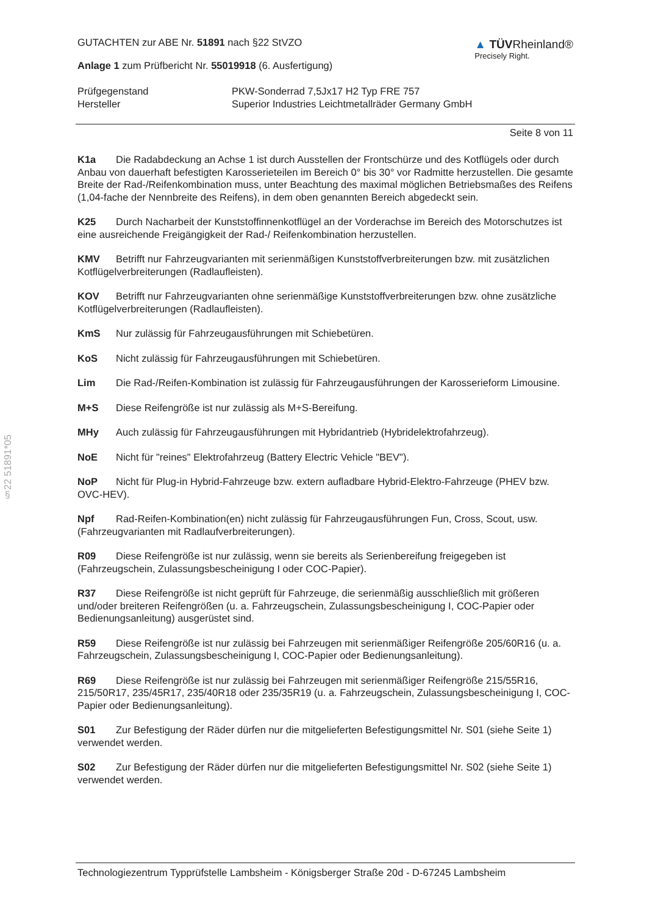§22 51891*05
GUTACHTEN zur ABE Nr. 51891 nach §22 StVZO
Anlage 1 zum Prüfbericht Nr. 55019918 (6. Ausfertigung)
▲ TÜVRheinland®
Precisely Right.
Prüfgegenstand
Hersteller
PKW-Sonderrad 7,5Jx17 H2 Typ FRE 757
Superior Industries Leichtmetallräder Germany GmbH
Seite 8 von 11
K1a Die Radabdeckung an Achse 1 ist durch Ausstellen der Frontschürze und des Kotflügels oder durch Anbau von dauerhaft befestigten Karosserieteilen im Bereich 0° bis 30° vor Radmitte herzustellen. Die gesamte Breite der Rad-/Reifenkombination muss, unter Beachtung des maximal möglichen Betriebsmaßes des Reifens (1,04-fache der Nennbreite des Reifens), in dem oben genannten Bereich abgedeckt sein.
K25 Durch Nacharbeit der Kunststoffinnenkotflügel an der Vorderachse im Bereich des Motorschutzes ist eine ausreichende Freigängigkeit der Rad-/ Reifenkombination herzustellen.
KMV Betrifft nur Fahrzeugvarianten mit serienmäßigen Kunststoffverbreiterungen bzw. mit zusätzlichen Kotflügelverbreiterungen (Radlaufleisten).
KOV Betrifft nur Fahrzeugvarianten ohne serienmäßige Kunststoffverbreiterungen bzw. ohne zusätzliche Kotflügelverbreiterungen (Radlaufleisten).
KmS Nur zulässig für Fahrzeugausführungen mit Schiebetüren.
KoS Nicht zulässig für Fahrzeugausführungen mit Schiebetüren.
Lim Die Rad-/Reifen-Kombination ist zulässig für Fahrzeugausführungen der Karosserieform Limousine.
M+S Diese Reifengröße ist nur zulässig als M+S-Bereifung.
MHy Auch zulässig für Fahrzeugausführungen mit Hybridantrieb (Hybridelektrofahrzeug).
NoE Nicht für "reines" Elektrofahrzeug (Battery Electric Vehicle "BEV").
NoP Nicht für Plug-in Hybrid-Fahrzeuge bzw. extern aufladbare Hybrid-Elektro-Fahrzeuge (PHEV bzw. OVC-HEV).
Npf Rad-Reifen-Kombination(en) nicht zulässig für Fahrzeugausführungen Fun, Cross, Scout, usw. (Fahrzeugvarianten mit Radlaufverbreiterungen).
R09 Diese Reifengröße ist nur zulässig, wenn sie bereits als Serienbereifung freigegeben ist (Fahrzeugschein, Zulassungsbescheinigung I oder COC-Papier).
R37 Diese Reifengröße ist nicht geprüft für Fahrzeuge, die serienmäßig ausschließlich mit größeren und/oder breiteren Reifengrößen (u. a. Fahrzeugschein, Zulassungsbescheinigung I, COC-Papier oder Bedienungsanleitung) ausgerüstet sind.
R59 Diese Reifengröße ist nur zulässig bei Fahrzeugen mit serienmäßiger Reifengröße 205/60R16 (u. a. Fahrzeugschein, Zulassungsbescheinigung I, COC-Papier oder Bedienungsanleitung).
R69 Diese Reifengröße ist nur zulässig bei Fahrzeugen mit serienmäßiger Reifengröße 215/55R16, 215/50R17, 235/45R17, 235/40R18 oder 235/35R19 (u. a. Fahrzeugschein, Zulassungsbescheinigung I, COC-Papier oder Bedienungsanleitung).
S01 Zur Befestigung der Räder dürfen nur die mitgelieferten Befestigungsmittel Nr. S01 (siehe Seite 1) verwendet werden.
S02 Zur Befestigung der Räder dürfen nur die mitgelieferten Befestigungsmittel Nr. S02 (siehe Seite 1) verwendet werden.
Technologiezentrum Typprüfstelle Lambsheim - Königsberger Straße 20d - D-67245 Lambsheim